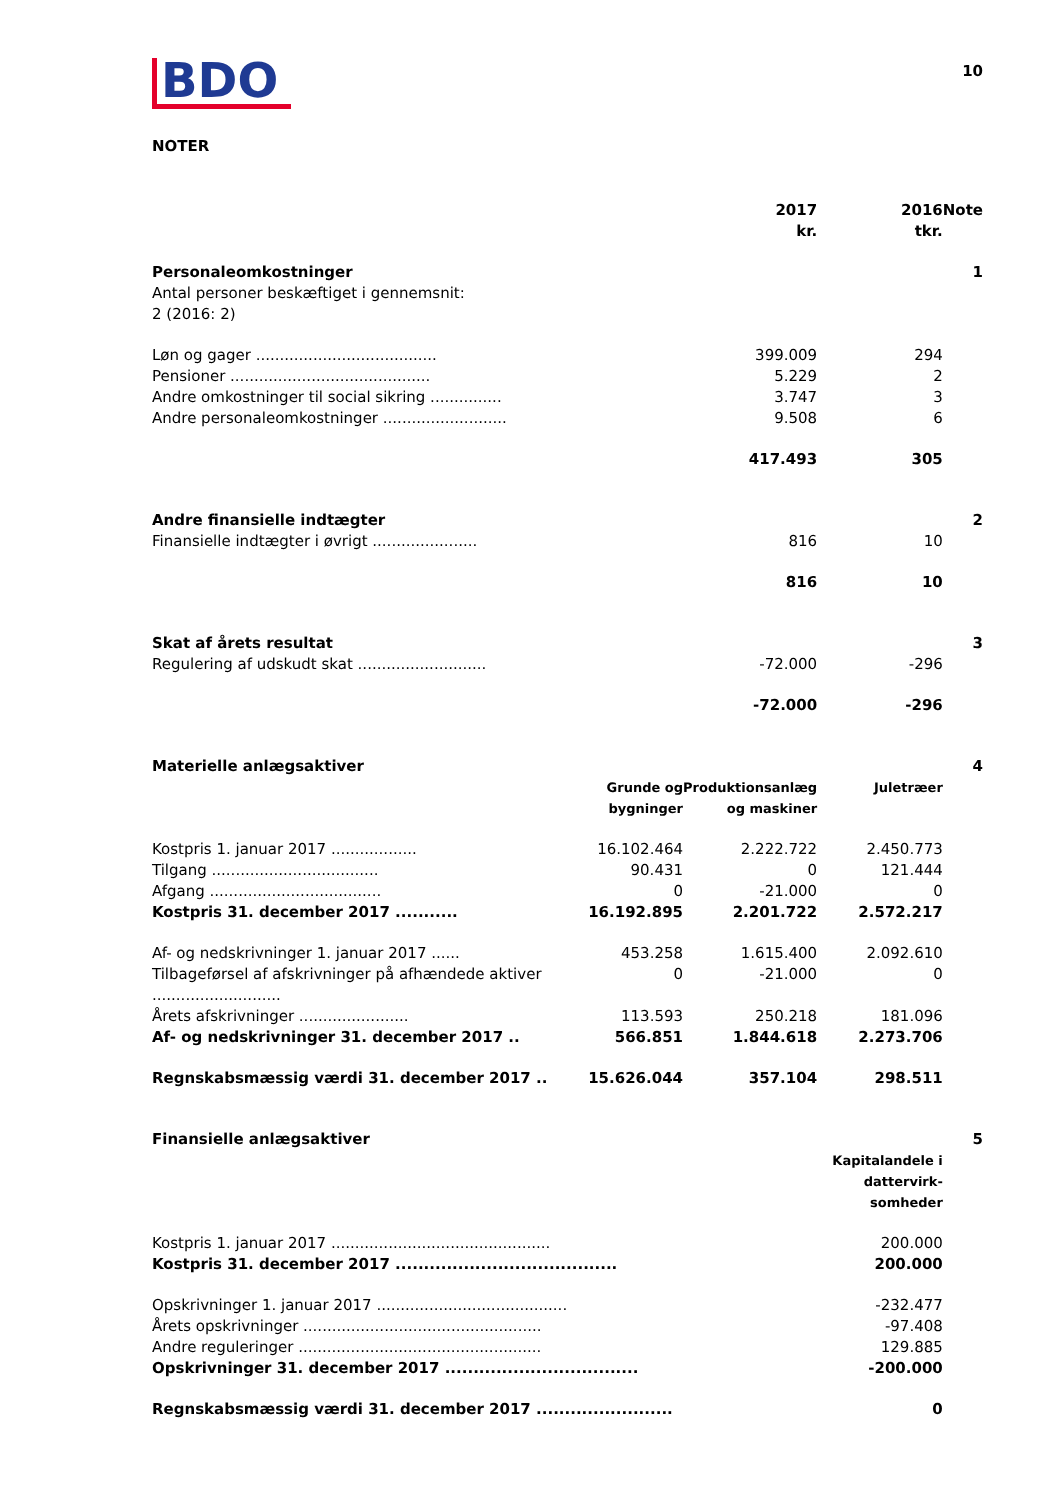BDO
10
NOTER
| | | 2017 kr. | 2016 tkr. | Note |
| Personaleomkostninger Antal personer beskæftiget i gennemsnit: 2 (2016: 2) | | | | 1 |
| Løn og gager ...................................... | | 399.009 | 294 | |
| Pensioner .......................................... | | 5.229 | 2 | |
| Andre omkostninger til social sikring ............... | | 3.747 | 3 | |
| Andre personaleomkostninger .......................... | | 9.508 | 6 | |
| | | 417.493 | 305 | |
| Andre finansielle indtægter | | | | 2 |
| Finansielle indtægter i øvrigt ...................... | | 816 | 10 | |
| | | 816 | 10 | |
| Skat af årets resultat | | | | 3 |
| Regulering af udskudt skat ........................... | | -72.000 | -296 | |
| | | -72.000 | -296 | |
| Materielle anlægsaktiver | | | | 4 |
| | Grunde og bygninger | Produktionsanlæg og maskiner | Juletræer | |
| Kostpris 1. januar 2017 .................. | 16.102.464 | 2.222.722 | 2.450.773 | |
| Tilgang ................................... | 90.431 | 0 | 121.444 | |
| Afgang .................................... | 0 | -21.000 | 0 | |
| Kostpris 31. december 2017 ........... | 16.192.895 | 2.201.722 | 2.572.217 | |
| Af- og nedskrivninger 1. januar 2017 ...... | 453.258 | 1.615.400 | 2.092.610 | |
| Tilbageførsel af afskrivninger på afhændede aktiver ........................... | 0 | -21.000 | 0 | |
| Årets afskrivninger ....................... | 113.593 | 250.218 | 181.096 | |
| Af- og nedskrivninger 31. december 2017 .. | 566.851 | 1.844.618 | 2.273.706 | |
| Regnskabsmæssig værdi 31. december 2017 .. | 15.626.044 | 357.104 | 298.511 | |
| Finansielle anlægsaktiver | | | | 5 |
| | | | Kapitalandele i dattervirk- somheder | |
| Kostpris 1. januar 2017 .............................................. | | | 200.000 | |
| Kostpris 31. december 2017 ....................................... | | | 200.000 | |
| Opskrivninger 1. januar 2017 ........................................ | | | -232.477 | |
| Årets opskrivninger .................................................. | | | -97.408 | |
| Andre reguleringer ................................................... | | | 129.885 | |
| Opskrivninger 31. december 2017 .................................. | | | -200.000 | |
| Regnskabsmæssig værdi 31. december 2017 ........................ | | | 0 | |